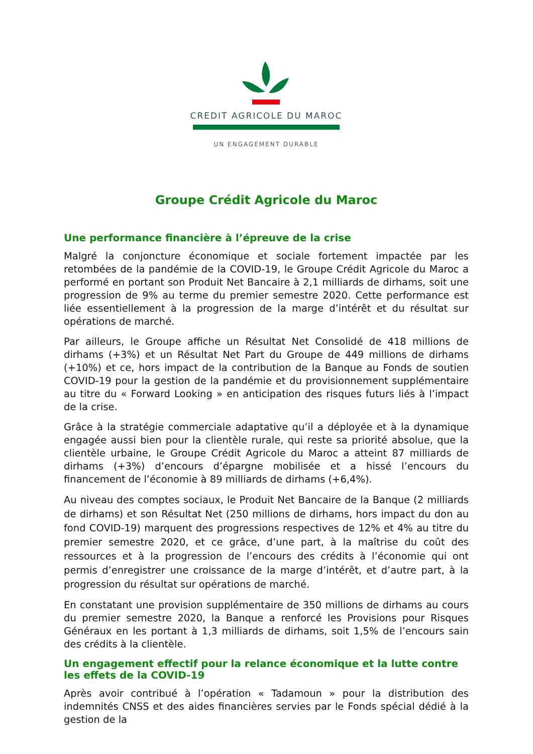CREDIT AGRICOLE DU MAROC
UN ENGAGEMENT DURABLE
Groupe Crédit Agricole du Maroc
Une performance financière à l’épreuve de la crise
Malgré la conjoncture économique et sociale fortement impactée par les retombées de la pandémie de la COVID-19, le Groupe Crédit Agricole du Maroc a performé en portant son Produit Net Bancaire à 2,1 milliards de dirhams, soit une progression de 9% au terme du premier semestre 2020. Cette performance est liée essentiellement à la progression de la marge d’intérêt et du résultat sur opérations de marché.
Par ailleurs, le Groupe affiche un Résultat Net Consolidé de 418 millions de dirhams (+3%) et un Résultat Net Part du Groupe de 449 millions de dirhams (+10%) et ce, hors impact de la contribution de la Banque au Fonds de soutien COVID-19 pour la gestion de la pandémie et du provisionnement supplémentaire au titre du « Forward Looking » en anticipation des risques futurs liés à l’impact de la crise.
Grâce à la stratégie commerciale adaptative qu’il a déployée et à la dynamique engagée aussi bien pour la clientèle rurale, qui reste sa priorité absolue, que la clientèle urbaine, le Groupe Crédit Agricole du Maroc a atteint 87 milliards de dirhams (+3%) d’encours d’épargne mobilisée et a hissé l’encours du financement de l’économie à 89 milliards de dirhams (+6,4%).
Au niveau des comptes sociaux, le Produit Net Bancaire de la Banque (2 milliards de dirhams) et son Résultat Net (250 millions de dirhams, hors impact du don au fond COVID-19) marquent des progressions respectives de 12% et 4% au titre du premier semestre 2020, et ce grâce, d’une part, à la maîtrise du coût des ressources et à la progression de l’encours des crédits à l’économie qui ont permis d’enregistrer une croissance de la marge d’intérêt, et d’autre part, à la progression du résultat sur opérations de marché.
En constatant une provision supplémentaire de 350 millions de dirhams au cours du premier semestre 2020, la Banque a renforcé les Provisions pour Risques Généraux en les portant à 1,3 milliards de dirhams, soit 1,5% de l’encours sain des crédits à la clientèle.
Un engagement effectif pour la relance économique et la lutte contre les effets de la COVID-19
Après avoir contribué à l’opération « Tadamoun » pour la distribution des indemnités CNSS et des aides financières servies par le Fonds spécial dédié à la gestion de la